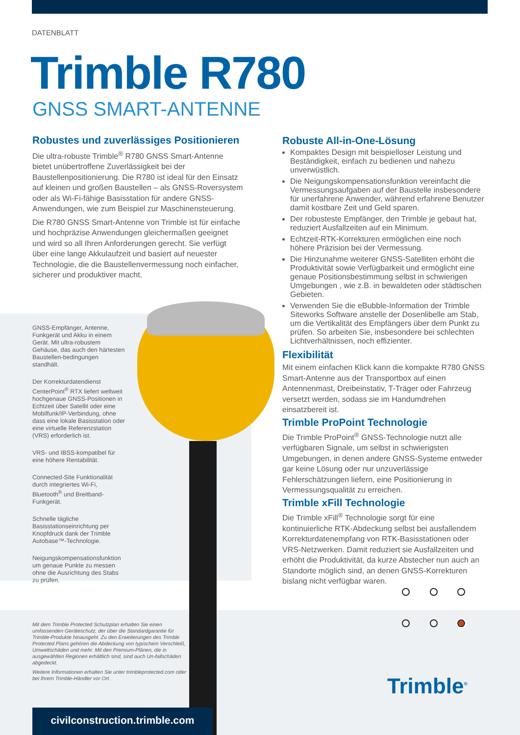DATENBLATT
Trimble R780
GNSS SMART-ANTENNE
Robustes und zuverlässiges Positionieren
Die ultra-robuste Trimble<sup>®</sup> R780 GNSS Smart-Antenne bietet unübertroffene Zuverlässigkeit bei der Baustellenpositionierung. Die R780 ist ideal für den Einsatz auf kleinen und großen Baustellen – als GNSS-Roversystem oder als Wi-Fi-fähige Basisstation für andere GNSS-Anwendungen, wie zum Beispiel zur Maschinensteuerung.
Die R780 GNSS Smart-Antenne von Trimble ist für einfache und hochpräzise Anwendungen gleichermaßen geeignet und wird so all Ihren Anforderungen gerecht. Sie verfügt über eine lange Akkulaufzeit und basiert auf neuester Technologie, die die Baustellenvermessung noch einfacher, sicherer und produktiver macht.
Robuste All-in-One-Lösung
Kompaktes Design mit beispielloser Leistung und Beständigkeit, einfach zu bedienen und nahezu unverwüstlich.
Die Neigungskompensationsfunktion vereinfacht die Vermessungsaufgaben auf der Baustelle insbesondere für unerfahrene Anwender, während erfahrene Benutzer damit kostbare Zeit und Geld sparen.
Der robusteste Empfänger, den Trimble je gebaut hat, reduziert Ausfallzeiten auf ein Minimum.
Echtzeit-RTK-Korrekturen ermöglichen eine noch höhere Präzision bei der Vermessung.
Die Hinzunahme weiterer GNSS-Satelliten erhöht die Produktivität sowie Verfügbarkeit und ermöglicht eine genaue Positionsbestimmung selbst in schwierigen Umgebungen , wie z.B. in bewaldeten oder städtischen Gebieten.
Verwenden Sie die eBubble-Information der Trimble Siteworks Software anstelle der Dosenlibelle am Stab, um die Vertikalität des Empfängers über dem Punkt zu prüfen. So arbeiten Sie, insbesondere bei schlechten Lichtverhältnissen, noch effizienter.
Flexibilität
Mit einem einfachen Klick kann die kompakte R780 GNSS Smart-Antenne aus der Transportbox auf einen Antennenmast, Dreibeinstativ, T-Träger oder Fahrzeug versetzt werden, sodass sie im Handumdrehen einsatzbereit ist.
Trimble ProPoint Technologie
Die Trimble ProPoint<sup>®</sup> GNSS-Technologie nutzt alle verfügbaren Signale, um selbst in schwierigsten Umgebungen, in denen andere GNSS-Systeme entweder gar keine Lösung oder nur unzuverlässige Fehlerschätzungen liefern, eine Positionierung in Vermessungsqualität zu erreichen.
Trimble xFill Technologie
Die Trimble xFill<sup>®</sup> Technologie sorgt für eine kontinuierliche RTK-Abdeckung selbst bei ausfallendem Korrekturdatenempfang von RTK-Basisstationen oder VRS-Netzwerken. Damit reduziert sie Ausfallzeiten und erhöht die Produktivität, da kurze Abstecher nun auch an Standorte möglich sind, an denen GNSS-Korrekturen bislang nicht verfügbar waren.
GNSS-Empfänger, Antenne, Funkgerät und Akku in einem Gerät. Mit ultra-robustem Gehäuse, das auch den härtesten Baustellen-bedingungen standhält.
Der Korrekturdatendienst CenterPoint<sup>®</sup> RTX liefert weltweit hochgenaue GNSS-Positionen in Echtzeit über Satellit oder eine Mobilfunk/IP-Verbindung, ohne dass eine lokale Basisstation oder eine virtuelle Referenzstation (VRS) erforderlich ist.
VRS- und IBSS-kompatibel für eine höhere Rentabilität.
Connected-Site Funktionalität durch integriertes Wi-Fi, Bluetooth<sup>®</sup> und Breitband-Funkgerät.
Schnelle tägliche Basisstationseinrichtung per Knopfdruck dank der Trimble Autobase™-Technologie.
Neigungskompensationsfunktion um genaue Punkte zu messen ohne die Ausrichtung des Stabs zu prüfen.
Mit dem Trimble Protected Schutzplan erhalten Sie einen umfassenden Geräteschutz, der über die Standardgarantie für Trimble-Produkte hinausgeht. Zu den Erweiterungen des Trimble Protected Plans gehören die Abdeckung von typischem Verschleiß, Umweltschäden und mehr. Mit den Premium-Plänen, die in ausgewählten Regionen erhältlich sind, sind auch Un-fallschäden abgedeckt.
Weitere Informationen erhalten Sie unter trimbleprotected.com oder bei Ihrem Trimble-Händler vor Ort.
Trimble<sup>®</sup>
civilconstruction.trimble.com